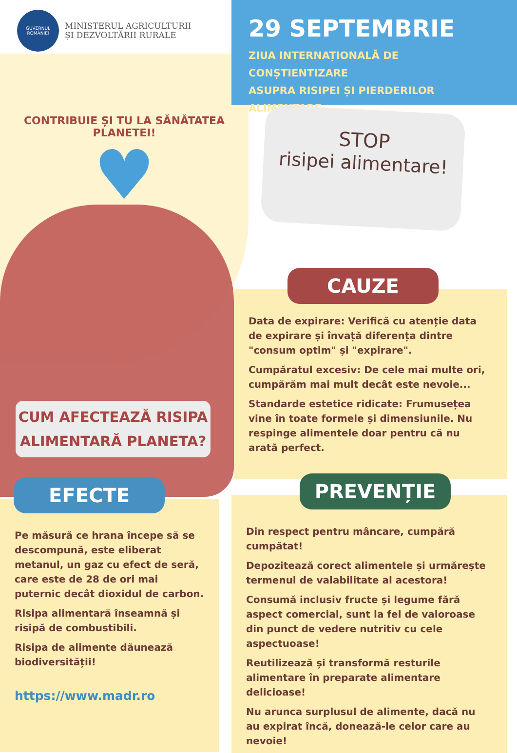GUVERNUL
ROMÂNIEI
MINISTERUL AGRICULTURII
ȘI DEZVOLTĂRII RURALE
29 SEPTEMBRIE
ZIUA INTERNAȚIONALĂ DE CONȘTIENTIZARE
ASUPRA RISIPEI ȘI PIERDERILOR ALIMENTARE
CONTRIBUIE ȘI TU LA SĂNĂTATEA PLANETEI!
♥
STOP
risipei alimentare!
CUM AFECTEAZĂ RISIPA
ALIMENTARĂ PLANETA?
CAUZE
Data de expirare: Verifică cu atenție data de expirare și învață diferența dintre "consum optim" și "expirare".
Cumpăratul excesiv: De cele mai multe ori, cumpărăm mai mult decât este nevoie...
Standarde estetice ridicate: Frumusețea vine în toate formele și dimensiunile. Nu respinge alimentele doar pentru că nu arată perfect.
EFECTE
Pe măsură ce hrana începe să se descompună, este eliberat metanul, un gaz cu efect de seră, care este de 28 de ori mai puternic decât dioxidul de carbon.
Risipa alimentară înseamnă și risipă de combustibili.
Risipa de alimente dăunează biodiversității!
https://www.madr.ro
PREVENȚIE
Din respect pentru mâncare, cumpără cumpătat!
Depozitează corect alimentele și urmărește termenul de valabilitate al acestora!
Consumă inclusiv fructe și legume fără aspect comercial, sunt la fel de valoroase din punct de vedere nutritiv cu cele aspectuoase!
Reutilizează și transformă resturile alimentare în preparate alimentare delicioase!
Nu arunca surplusul de alimente, dacă nu au expirat încă, donează-le celor care au nevoie!